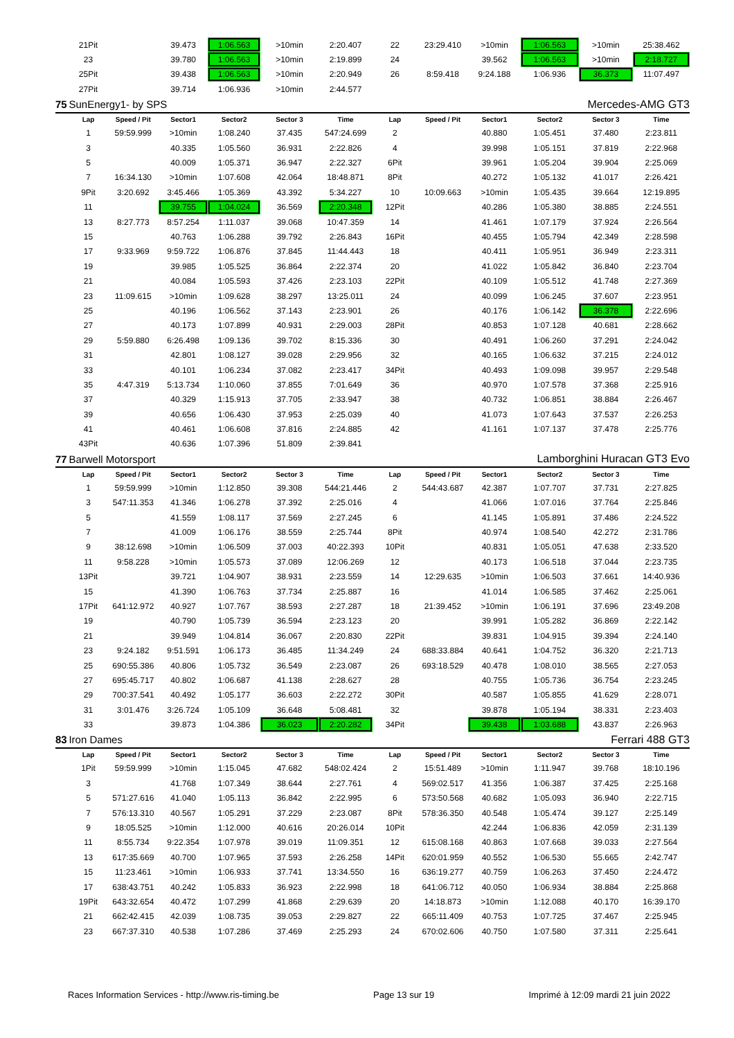| | 21Pit | | 39.473 | 1:06.563 | >10min | 2:20.407 | 22 | 23:29.410 | >10min | 1:06.563 | >10min | 25:38.462 |
| | 23 | | 39.780 | 1:06.563 | >10min | 2:19.899 | 24 | | 39.562 | 1:06.563 | >10min | 2:18.727 |
| | 25Pit | | 39.438 | 1:06.563 | >10min | 2:20.949 | 26 | 8:59.418 | 9:24.188 | 1:06.936 | 36.373 | 11:07.497 |
| | 27Pit | | 39.714 | 1:06.936 | >10min | 2:44.577 | | | | | | |
| 75 | SunEnergy1- by SPS | | | | | Mercedes-AMG GT3 | | | | | | |
| | Lap | Speed / Pit | Sector1 | Sector2 | Sector 3 | Time | Lap | Speed / Pit | Sector1 | Sector2 | Sector 3 | Time |
| | 1 | 59:59.999 | >10min | 1:08.240 | 37.435 | 547:24.699 | 2 | | 40.880 | 1:05.451 | 37.480 | 2:23.811 |
| | 3 | | 40.335 | 1:05.560 | 36.931 | 2:22.826 | 4 | | 39.998 | 1:05.151 | 37.819 | 2:22.968 |
| | 5 | | 40.009 | 1:05.371 | 36.947 | 2:22.327 | 6Pit | | 39.961 | 1:05.204 | 39.904 | 2:25.069 |
| | 7 | 16:34.130 | >10min | 1:07.608 | 42.064 | 18:48.871 | 8Pit | | 40.272 | 1:05.132 | 41.017 | 2:26.421 |
| | 9Pit | 3:20.692 | 3:45.466 | 1:05.369 | 43.392 | 5:34.227 | 10 | 10:09.663 | >10min | 1:05.435 | 39.664 | 12:19.895 |
| | 11 | | 39.755 | 1:04.024 | 36.569 | 2:20.348 | 12Pit | | 40.286 | 1:05.380 | 38.885 | 2:24.551 |
| | 13 | 8:27.773 | 8:57.254 | 1:11.037 | 39.068 | 10:47.359 | 14 | | 41.461 | 1:07.179 | 37.924 | 2:26.564 |
| | 15 | | 40.763 | 1:06.288 | 39.792 | 2:26.843 | 16Pit | | 40.455 | 1:05.794 | 42.349 | 2:28.598 |
| | 17 | 9:33.969 | 9:59.722 | 1:06.876 | 37.845 | 11:44.443 | 18 | | 40.411 | 1:05.951 | 36.949 | 2:23.311 |
| | 19 | | 39.985 | 1:05.525 | 36.864 | 2:22.374 | 20 | | 41.022 | 1:05.842 | 36.840 | 2:23.704 |
| | 21 | | 40.084 | 1:05.593 | 37.426 | 2:23.103 | 22Pit | | 40.109 | 1:05.512 | 41.748 | 2:27.369 |
| | 23 | 11:09.615 | >10min | 1:09.628 | 38.297 | 13:25.011 | 24 | | 40.099 | 1:06.245 | 37.607 | 2:23.951 |
| | 25 | | 40.196 | 1:06.562 | 37.143 | 2:23.901 | 26 | | 40.176 | 1:06.142 | 36.378 | 2:22.696 |
| | 27 | | 40.173 | 1:07.899 | 40.931 | 2:29.003 | 28Pit | | 40.853 | 1:07.128 | 40.681 | 2:28.662 |
| | 29 | 5:59.880 | 6:26.498 | 1:09.136 | 39.702 | 8:15.336 | 30 | | 40.491 | 1:06.260 | 37.291 | 2:24.042 |
| | 31 | | 42.801 | 1:08.127 | 39.028 | 2:29.956 | 32 | | 40.165 | 1:06.632 | 37.215 | 2:24.012 |
| | 33 | | 40.101 | 1:06.234 | 37.082 | 2:23.417 | 34Pit | | 40.493 | 1:09.098 | 39.957 | 2:29.548 |
| | 35 | 4:47.319 | 5:13.734 | 1:10.060 | 37.855 | 7:01.649 | 36 | | 40.970 | 1:07.578 | 37.368 | 2:25.916 |
| | 37 | | 40.329 | 1:15.913 | 37.705 | 2:33.947 | 38 | | 40.732 | 1:06.851 | 38.884 | 2:26.467 |
| | 39 | | 40.656 | 1:06.430 | 37.953 | 2:25.039 | 40 | | 41.073 | 1:07.643 | 37.537 | 2:26.253 |
| | 41 | | 40.461 | 1:06.608 | 37.816 | 2:24.885 | 42 | | 41.161 | 1:07.137 | 37.478 | 2:25.776 |
| | 43Pit | | 40.636 | 1:07.396 | 51.809 | 2:39.841 | | | | | | |
| 77 | Barwell Motorsport | | | | | Lamborghini Huracan GT3 Evo | | | | | | |
| | Lap | Speed / Pit | Sector1 | Sector2 | Sector 3 | Time | Lap | Speed / Pit | Sector1 | Sector2 | Sector 3 | Time |
| | 1 | 59:59.999 | >10min | 1:12.850 | 39.308 | 544:21.446 | 2 | 544:43.687 | 42.387 | 1:07.707 | 37.731 | 2:27.825 |
| | 3 | 547:11.353 | 41.346 | 1:06.278 | 37.392 | 2:25.016 | 4 | | 41.066 | 1:07.016 | 37.764 | 2:25.846 |
| | 5 | | 41.559 | 1:08.117 | 37.569 | 2:27.245 | 6 | | 41.145 | 1:05.891 | 37.486 | 2:24.522 |
| | 7 | | 41.009 | 1:06.176 | 38.559 | 2:25.744 | 8Pit | | 40.974 | 1:08.540 | 42.272 | 2:31.786 |
| | 9 | 38:12.698 | >10min | 1:06.509 | 37.003 | 40:22.393 | 10Pit | | 40.831 | 1:05.051 | 47.638 | 2:33.520 |
| | 11 | 9:58.228 | >10min | 1:05.573 | 37.089 | 12:06.269 | 12 | | 40.173 | 1:06.518 | 37.044 | 2:23.735 |
| | 13Pit | | 39.721 | 1:04.907 | 38.931 | 2:23.559 | 14 | 12:29.635 | >10min | 1:06.503 | 37.661 | 14:40.936 |
| | 15 | | 41.390 | 1:06.763 | 37.734 | 2:25.887 | 16 | | 41.014 | 1:06.585 | 37.462 | 2:25.061 |
| | 17Pit | 641:12.972 | 40.927 | 1:07.767 | 38.593 | 2:27.287 | 18 | 21:39.452 | >10min | 1:06.191 | 37.696 | 23:49.208 |
| | 19 | | 40.790 | 1:05.739 | 36.594 | 2:23.123 | 20 | | 39.991 | 1:05.282 | 36.869 | 2:22.142 |
| | 21 | | 39.949 | 1:04.814 | 36.067 | 2:20.830 | 22Pit | | 39.831 | 1:04.915 | 39.394 | 2:24.140 |
| | 23 | 9:24.182 | 9:51.591 | 1:06.173 | 36.485 | 11:34.249 | 24 | 688:33.884 | 40.641 | 1:04.752 | 36.320 | 2:21.713 |
| | 25 | 690:55.386 | 40.806 | 1:05.732 | 36.549 | 2:23.087 | 26 | 693:18.529 | 40.478 | 1:08.010 | 38.565 | 2:27.053 |
| | 27 | 695:45.717 | 40.802 | 1:06.687 | 41.138 | 2:28.627 | 28 | | 40.755 | 1:05.736 | 36.754 | 2:23.245 |
| | 29 | 700:37.541 | 40.492 | 1:05.177 | 36.603 | 2:22.272 | 30Pit | | 40.587 | 1:05.855 | 41.629 | 2:28.071 |
| | 31 | 3:01.476 | 3:26.724 | 1:05.109 | 36.648 | 5:08.481 | 32 | | 39.878 | 1:05.194 | 38.331 | 2:23.403 |
| | 33 | | 39.873 | 1:04.386 | 36.023 | 2:20.282 | 34Pit | | 39.438 | 1:03.688 | 43.837 | 2:26.963 |
| 83 | Iron Dames | | | | | Ferrari 488 GT3 | | | | | | |
| | Lap | Speed / Pit | Sector1 | Sector2 | Sector 3 | Time | Lap | Speed / Pit | Sector1 | Sector2 | Sector 3 | Time |
| | 1Pit | 59:59.999 | >10min | 1:15.045 | 47.682 | 548:02.424 | 2 | 15:51.489 | >10min | 1:11.947 | 39.768 | 18:10.196 |
| | 3 | | 41.768 | 1:07.349 | 38.644 | 2:27.761 | 4 | 569:02.517 | 41.356 | 1:06.387 | 37.425 | 2:25.168 |
| | 5 | 571:27.616 | 41.040 | 1:05.113 | 36.842 | 2:22.995 | 6 | 573:50.568 | 40.682 | 1:05.093 | 36.940 | 2:22.715 |
| | 7 | 576:13.310 | 40.567 | 1:05.291 | 37.229 | 2:23.087 | 8Pit | 578:36.350 | 40.548 | 1:05.474 | 39.127 | 2:25.149 |
| | 9 | 18:05.525 | >10min | 1:12.000 | 40.616 | 20:26.014 | 10Pit | | 42.244 | 1:06.836 | 42.059 | 2:31.139 |
| | 11 | 8:55.734 | 9:22.354 | 1:07.978 | 39.019 | 11:09.351 | 12 | 615:08.168 | 40.863 | 1:07.668 | 39.033 | 2:27.564 |
| | 13 | 617:35.669 | 40.700 | 1:07.965 | 37.593 | 2:26.258 | 14Pit | 620:01.959 | 40.552 | 1:06.530 | 55.665 | 2:42.747 |
| | 15 | 11:23.461 | >10min | 1:06.933 | 37.741 | 13:34.550 | 16 | 636:19.277 | 40.759 | 1:06.263 | 37.450 | 2:24.472 |
| | 17 | 638:43.751 | 40.242 | 1:05.833 | 36.923 | 2:22.998 | 18 | 641:06.712 | 40.050 | 1:06.934 | 38.884 | 2:25.868 |
| | 19Pit | 643:32.654 | 40.472 | 1:07.299 | 41.868 | 2:29.639 | 20 | 14:18.873 | >10min | 1:12.088 | 40.170 | 16:39.170 |
| | 21 | 662:42.415 | 42.039 | 1:08.735 | 39.053 | 2:29.827 | 22 | 665:11.409 | 40.753 | 1:07.725 | 37.467 | 2:25.945 |
| | 23 | 667:37.310 | 40.538 | 1:07.286 | 37.469 | 2:25.293 | 24 | 670:02.606 | 40.750 | 1:07.580 | 37.311 | 2:25.641 |
Races Information Services - http://www.ris-timing.be Page 13 sur 19 Imprimé à 12:09 mardi 21 juin 2022